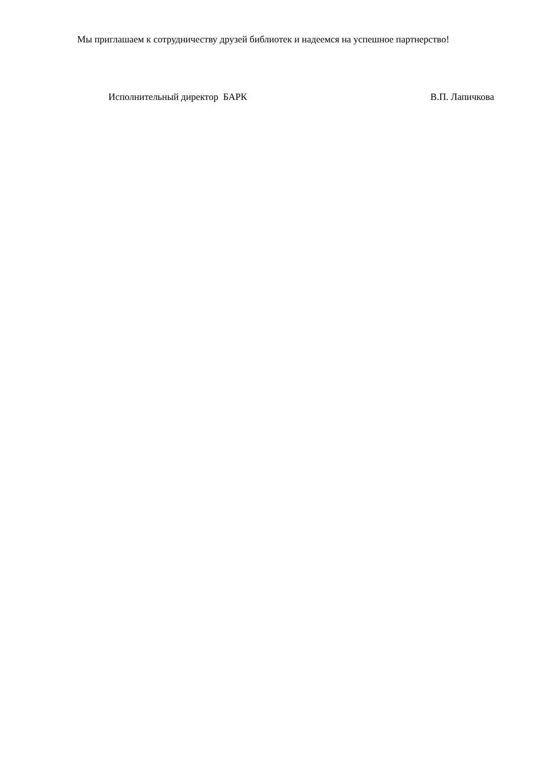Мы приглашаем к сотрудничеству друзей библиотек и надеемся на успешное партнерство!
Исполнительный директор БАРК В.П. Лапичкова